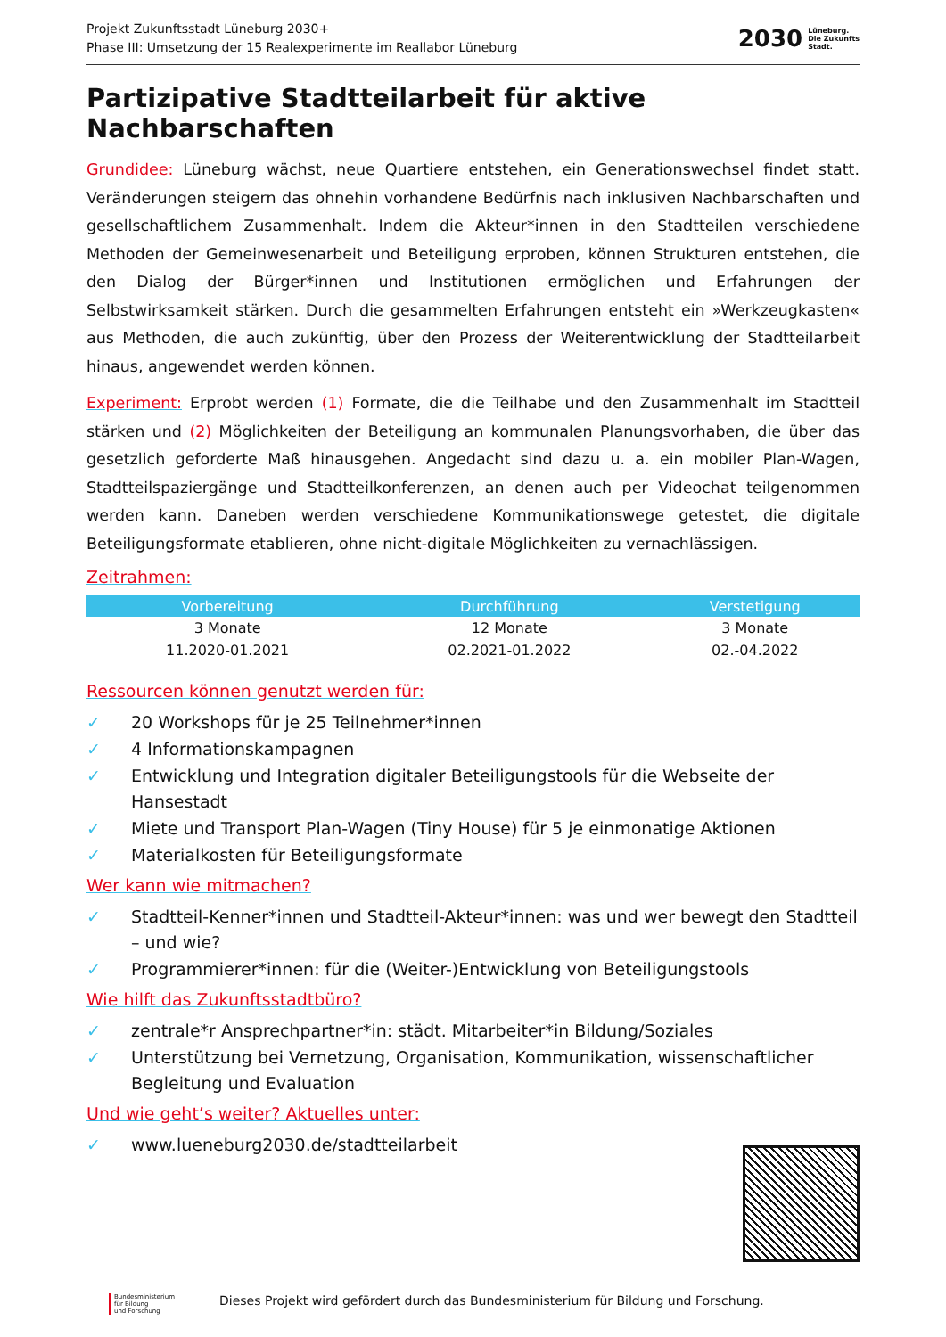Projekt Zukunftsstadt Lüneburg 2030+
Phase III: Umsetzung der 15 Realexperimente im Reallabor Lüneburg
2030
Lüneburg.
Die Zukunfts
Stadt.
Partizipative Stadtteilarbeit für aktive Nachbarschaften
Grundidee: Lüneburg wächst, neue Quartiere entstehen, ein Generationswechsel findet statt. Veränderungen steigern das ohnehin vorhandene Bedürfnis nach inklusiven Nachbarschaften und gesellschaftlichem Zusammenhalt. Indem die Akteur*innen in den Stadtteilen verschiedene Methoden der Gemeinwesenarbeit und Beteiligung erproben, können Strukturen entstehen, die den Dialog der Bürger*innen und Institutionen ermöglichen und Erfahrungen der Selbstwirksamkeit stärken. Durch die gesammelten Erfahrungen entsteht ein »Werkzeugkasten« aus Methoden, die auch zukünftig, über den Prozess der Weiterentwicklung der Stadtteilarbeit hinaus, angewendet werden können.
Experiment: Erprobt werden (1) Formate, die die Teilhabe und den Zusammenhalt im Stadtteil stärken und (2) Möglichkeiten der Beteiligung an kommunalen Planungsvorhaben, die über das gesetzlich geforderte Maß hinausgehen. Angedacht sind dazu u. a. ein mobiler Plan-Wagen, Stadtteilspaziergänge und Stadtteilkonferenzen, an denen auch per Videochat teilgenommen werden kann. Daneben werden verschiedene Kommunikationswege getestet, die digitale Beteiligungsformate etablieren, ohne nicht-digitale Möglichkeiten zu vernachlässigen.
Zeitrahmen:
| Vorbereitung | Durchführung | Verstetigung |
| --- | --- | --- |
| 3 Monate | 12 Monate | 3 Monate |
| 11.2020-01.2021 | 02.2021-01.2022 | 02.-04.2022 |
Ressourcen können genutzt werden für:
✓ 20 Workshops für je 25 Teilnehmer*innen
✓ 4 Informationskampagnen
✓ Entwicklung und Integration digitaler Beteiligungstools für die Webseite der Hansestadt
✓ Miete und Transport Plan-Wagen (Tiny House) für 5 je einmonatige Aktionen
✓ Materialkosten für Beteiligungsformate
Wer kann wie mitmachen?
✓ Stadtteil-Kenner*innen und Stadtteil-Akteur*innen: was und wer bewegt den Stadtteil – und wie?
✓ Programmierer*innen: für die (Weiter-)Entwicklung von Beteiligungstools
Wie hilft das Zukunftsstadtbüro?
✓ zentrale*r Ansprechpartner*in: städt. Mitarbeiter*in Bildung/Soziales
✓ Unterstützung bei Vernetzung, Organisation, Kommunikation, wissenschaftlicher Begleitung und Evaluation
Und wie geht’s weiter? Aktuelles unter:
✓ www.lueneburg2030.de/stadtteilarbeit
Bundesministerium
für Bildung
und Forschung
Dieses Projekt wird gefördert durch das Bundesministerium für Bildung und Forschung.